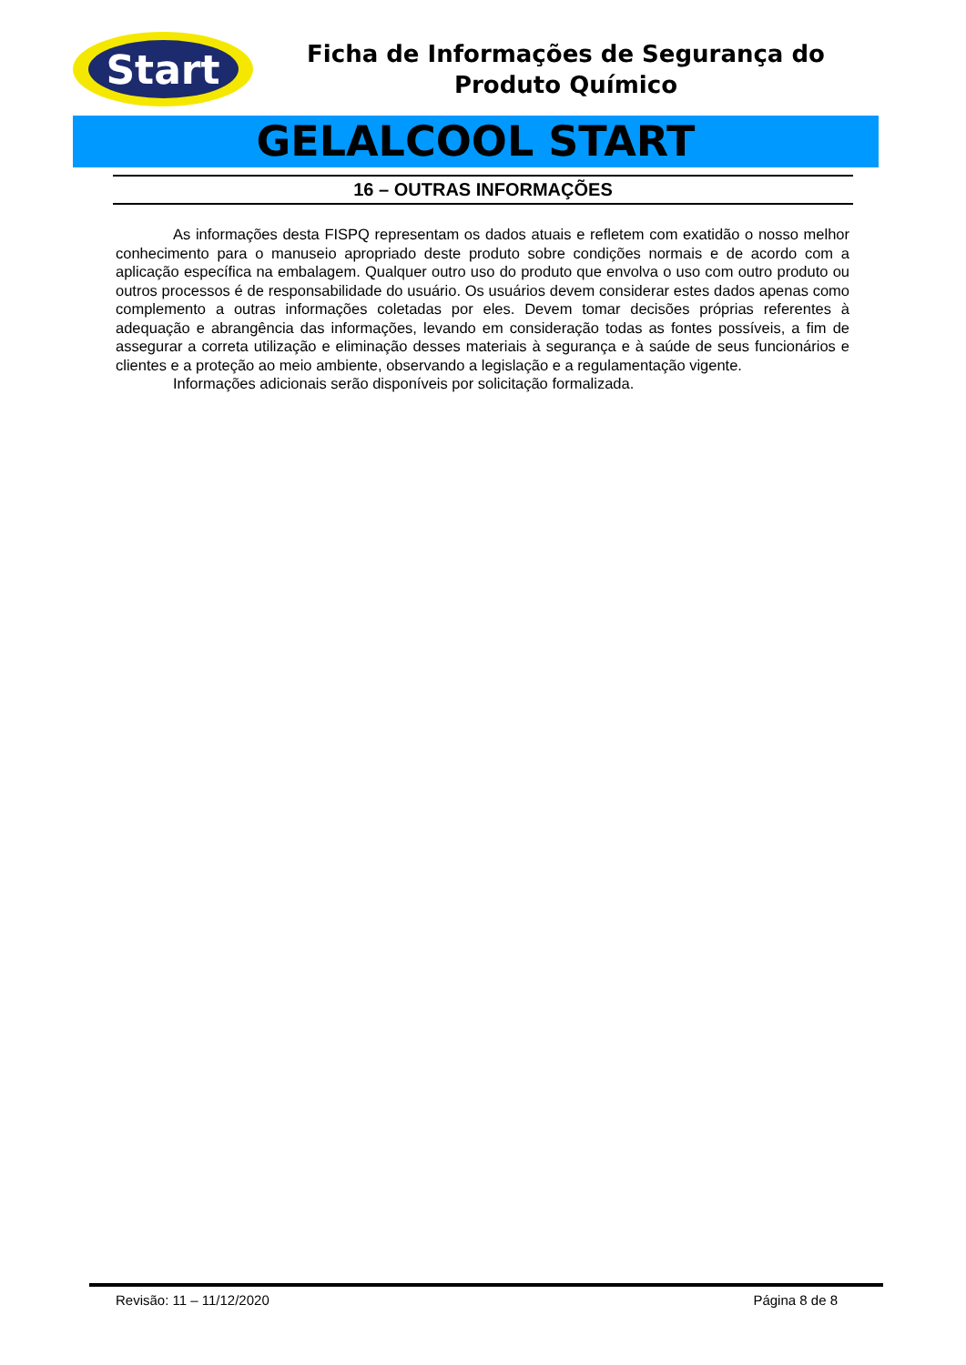Start
Ficha de Informações de Segurança do Produto Químico
GELALCOOL START
16 – OUTRAS INFORMAÇÕES
As informações desta FISPQ representam os dados atuais e refletem com exatidão o nosso melhor conhecimento para o manuseio apropriado deste produto sobre condições normais e de acordo com a aplicação específica na embalagem. Qualquer outro uso do produto que envolva o uso com outro produto ou outros processos é de responsabilidade do usuário. Os usuários devem considerar estes dados apenas como complemento a outras informações coletadas por eles. Devem tomar decisões próprias referentes à adequação e abrangência das informações, levando em consideração todas as fontes possíveis, a fim de assegurar a correta utilização e eliminação desses materiais à segurança e à saúde de seus funcionários e clientes e a proteção ao meio ambiente, observando a legislação e a regulamentação vigente.
Informações adicionais serão disponíveis por solicitação formalizada.
Revisão: 11 – 11/12/2020 Página 8 de 8